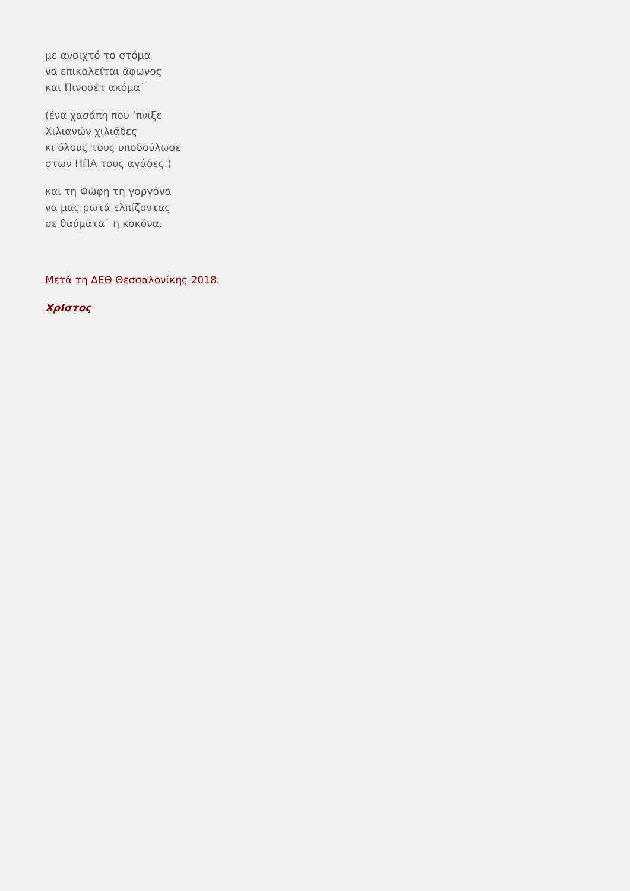με ανοιχτό το στόμα
να επικαλείται άφωνος
και Πινοσέτ ακόμα˙
(ένα χασάπη που ‘πνιξε
Χιλιανών χιλιάδες
κι όλους τους υποδούλωσε
στων ΗΠΑ τους αγάδες.)
και τη Φώφη τη γοργόνα
να μας ρωτά ελπίζοντας
σε θαύματα˙ η κοκόνα.
Μετά τη ΔΕΘ Θεσσαλονίκης 2018
ΧρΙστος